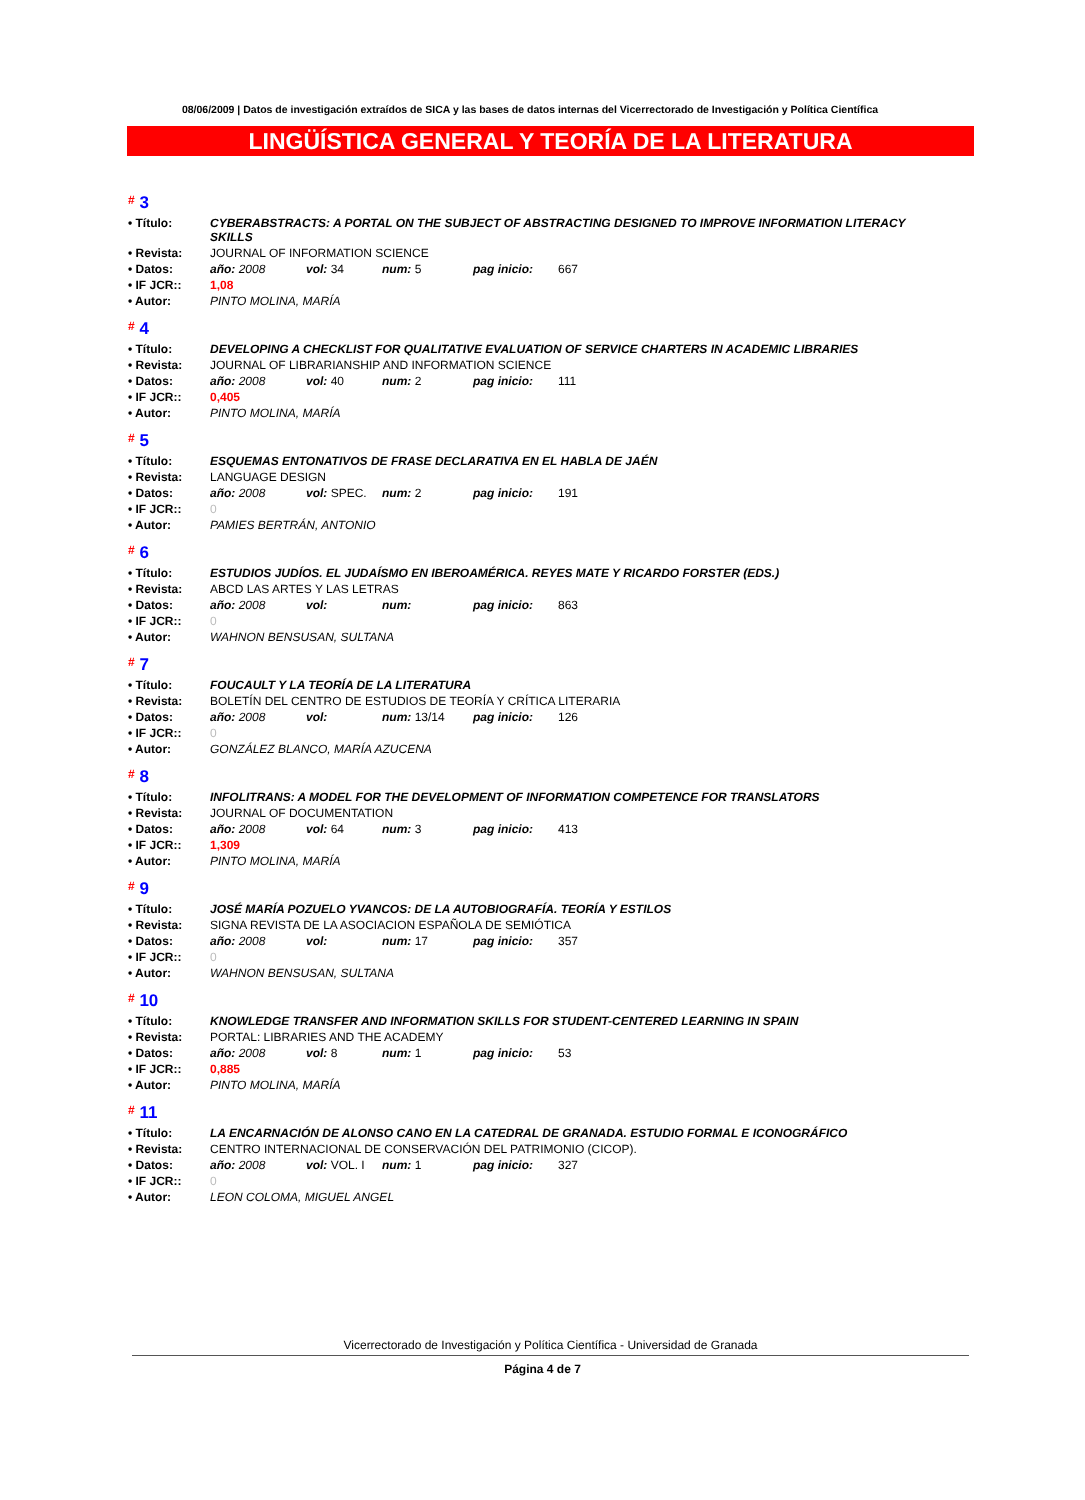08/06/2009 | Datos de investigación extraídos de SICA y las bases de datos internas del Vicerrectorado de Investigación y Política Científica
LINGÜÍSTICA GENERAL Y TEORÍA DE LA LITERATURA
# 3
| • Título: | CYBERABSTRACTS: A PORTAL ON THE SUBJECT OF ABSTRACTING DESIGNED TO IMPROVE INFORMATION LITERACY SKILLS |
| • Revista: | JOURNAL OF INFORMATION SCIENCE |
| • Datos: | año: 2008 vol: 34 num: 5 pag inicio: 667 |
| • IF JCR:: | 1,08 |
| • Autor: | PINTO MOLINA, MARÍA |
# 4
| • Título: | DEVELOPING A CHECKLIST FOR QUALITATIVE EVALUATION OF SERVICE CHARTERS IN ACADEMIC LIBRARIES |
| • Revista: | JOURNAL OF LIBRARIANSHIP AND INFORMATION SCIENCE |
| • Datos: | año: 2008 vol: 40 num: 2 pag inicio: 111 |
| • IF JCR:: | 0,405 |
| • Autor: | PINTO MOLINA, MARÍA |
# 5
| • Título: | ESQUEMAS ENTONATIVOS DE FRASE DECLARATIVA EN EL HABLA DE JAÉN |
| • Revista: | LANGUAGE DESIGN |
| • Datos: | año: 2008 vol: SPEC. num: 2 pag inicio: 191 |
| • IF JCR:: | 0 |
| • Autor: | PAMIES BERTRÁN, ANTONIO |
# 6
| • Título: | ESTUDIOS JUDÍOS. EL JUDAÍSMO EN IBEROAMÉRICA. REYES MATE Y RICARDO FORSTER (EDS.) |
| • Revista: | ABCD LAS ARTES Y LAS LETRAS |
| • Datos: | año: 2008 vol: num: pag inicio: 863 |
| • IF JCR:: | 0 |
| • Autor: | WAHNON BENSUSAN, SULTANA |
# 7
| • Título: | FOUCAULT Y LA TEORÍA DE LA LITERATURA |
| • Revista: | BOLETÍN DEL CENTRO DE ESTUDIOS DE TEORÍA Y CRÍTICA LITERARIA |
| • Datos: | año: 2008 vol: num: 13/14 pag inicio: 126 |
| • IF JCR:: | 0 |
| • Autor: | GONZÁLEZ BLANCO, MARÍA AZUCENA |
# 8
| • Título: | INFOLITRANS: A MODEL FOR THE DEVELOPMENT OF INFORMATION COMPETENCE FOR TRANSLATORS |
| • Revista: | JOURNAL OF DOCUMENTATION |
| • Datos: | año: 2008 vol: 64 num: 3 pag inicio: 413 |
| • IF JCR:: | 1,309 |
| • Autor: | PINTO MOLINA, MARÍA |
# 9
| • Título: | JOSÉ MARÍA POZUELO YVANCOS: DE LA AUTOBIOGRAFÍA. TEORÍA Y ESTILOS |
| • Revista: | SIGNA REVISTA DE LA ASOCIACION ESPAÑOLA DE SEMIÓTICA |
| • Datos: | año: 2008 vol: num: 17 pag inicio: 357 |
| • IF JCR:: | 0 |
| • Autor: | WAHNON BENSUSAN, SULTANA |
# 10
| • Título: | KNOWLEDGE TRANSFER AND INFORMATION SKILLS FOR STUDENT-CENTERED LEARNING IN SPAIN |
| • Revista: | PORTAL: LIBRARIES AND THE ACADEMY |
| • Datos: | año: 2008 vol: 8 num: 1 pag inicio: 53 |
| • IF JCR:: | 0,885 |
| • Autor: | PINTO MOLINA, MARÍA |
# 11
| • Título: | LA ENCARNACIÓN DE ALONSO CANO EN LA CATEDRAL DE GRANADA. ESTUDIO FORMAL E ICONOGRÁFICO |
| • Revista: | CENTRO INTERNACIONAL DE CONSERVACIÓN DEL PATRIMONIO (CICOP). |
| • Datos: | año: 2008 vol: VOL. I num: 1 pag inicio: 327 |
| • IF JCR:: | 0 |
| • Autor: | LEON COLOMA, MIGUEL ANGEL |
Vicerrectorado de Investigación y Política Científica - Universidad de Granada
Página 4 de 7